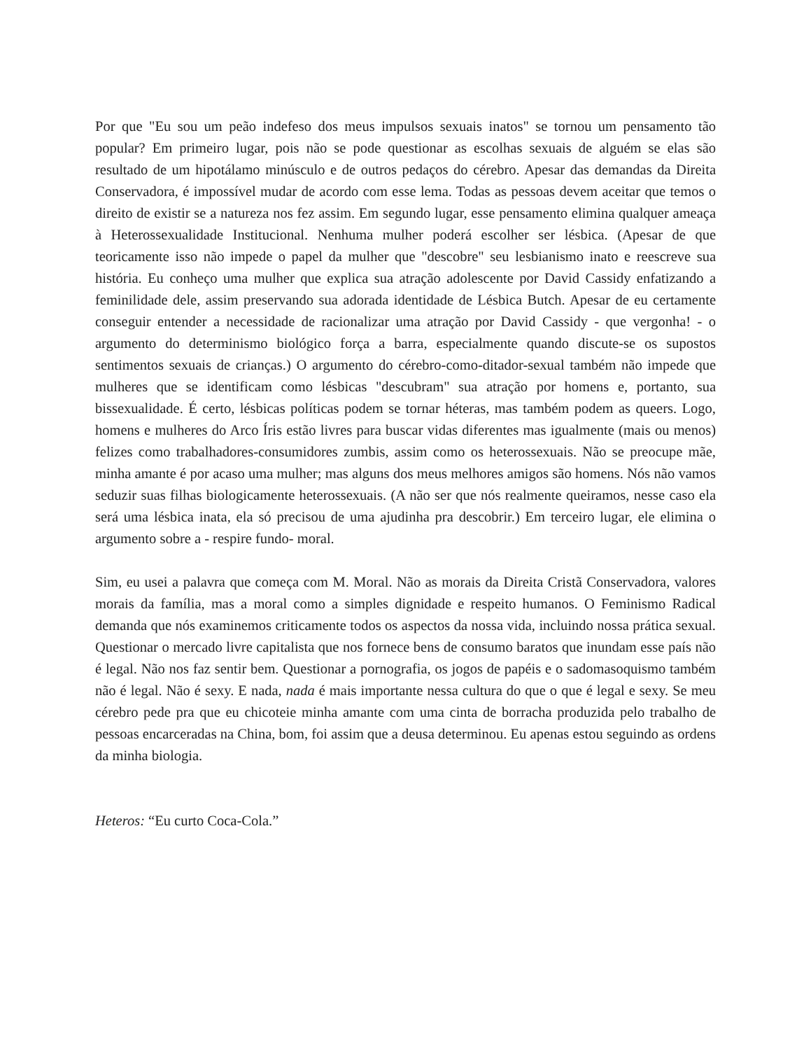Por que "Eu sou um peão indefeso dos meus impulsos sexuais inatos" se tornou um pensamento tão popular? Em primeiro lugar, pois não se pode questionar as escolhas sexuais de alguém se elas são resultado de um hipotálamo minúsculo e de outros pedaços do cérebro. Apesar das demandas da Direita Conservadora, é impossível mudar de acordo com esse lema. Todas as pessoas devem aceitar que temos o direito de existir se a natureza nos fez assim. Em segundo lugar, esse pensamento elimina qualquer ameaça à Heterossexualidade Institucional. Nenhuma mulher poderá escolher ser lésbica. (Apesar de que teoricamente isso não impede o papel da mulher que "descobre" seu lesbianismo inato e reescreve sua história. Eu conheço uma mulher que explica sua atração adolescente por David Cassidy enfatizando a feminilidade dele, assim preservando sua adorada identidade de Lésbica Butch. Apesar de eu certamente conseguir entender a necessidade de racionalizar uma atração por David Cassidy - que vergonha! - o argumento do determinismo biológico força a barra, especialmente quando discute-se os supostos sentimentos sexuais de crianças.) O argumento do cérebro-como-ditador-sexual também não impede que mulheres que se identificam como lésbicas "descubram" sua atração por homens e, portanto, sua bissexualidade. É certo, lésbicas políticas podem se tornar héteras, mas também podem as queers. Logo, homens e mulheres do Arco Íris estão livres para buscar vidas diferentes mas igualmente (mais ou menos) felizes como trabalhadores-consumidores zumbis, assim como os heterossexuais. Não se preocupe mãe, minha amante é por acaso uma mulher; mas alguns dos meus melhores amigos são homens. Nós não vamos seduzir suas filhas biologicamente heterossexuais. (A não ser que nós realmente queiramos, nesse caso ela será uma lésbica inata, ela só precisou de uma ajudinha pra descobrir.) Em terceiro lugar, ele elimina o argumento sobre a - respire fundo- moral.
Sim, eu usei a palavra que começa com M. Moral. Não as morais da Direita Cristã Conservadora, valores morais da família, mas a moral como a simples dignidade e respeito humanos. O Feminismo Radical demanda que nós examinemos criticamente todos os aspectos da nossa vida, incluindo nossa prática sexual. Questionar o mercado livre capitalista que nos fornece bens de consumo baratos que inundam esse país não é legal. Não nos faz sentir bem. Questionar a pornografia, os jogos de papéis e o sadomasoquismo também não é legal. Não é sexy. E nada, nada é mais importante nessa cultura do que o que é legal e sexy. Se meu cérebro pede pra que eu chicoteie minha amante com uma cinta de borracha produzida pelo trabalho de pessoas encarceradas na China, bom, foi assim que a deusa determinou. Eu apenas estou seguindo as ordens da minha biologia.
Heteros: “Eu curto Coca-Cola.”